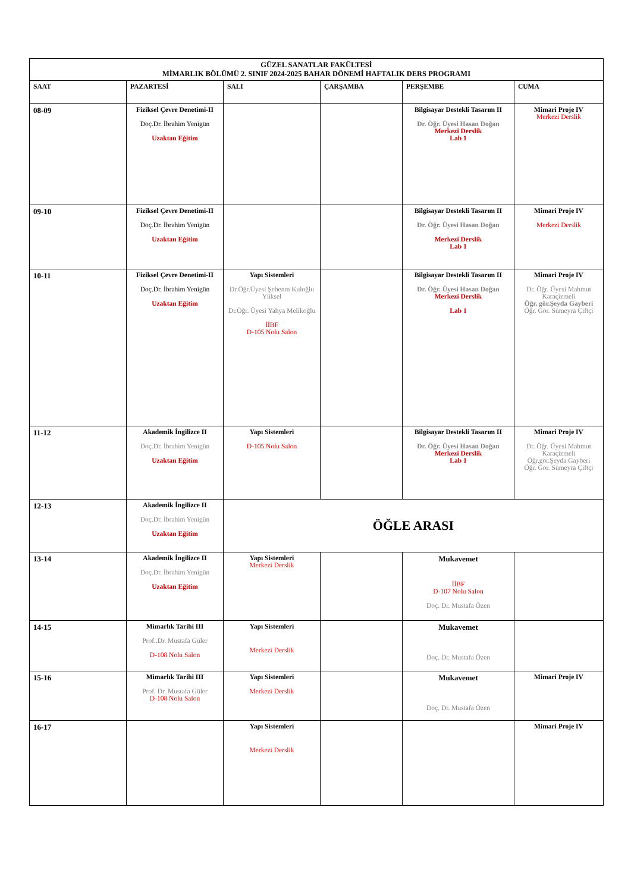| GÜZEL SANATLAR FAKÜLTESİ MİMARLIK BÖLÜMÜ 2. SINIF 2024-2025 BAHAR DÖNEMİ HAFTALIK DERS PROGRAMI | | | | | |
| SAAT | PAZARTESİ | SALI | ÇARŞAMBA | PERŞEMBE | CUMA |
| 08-09 | Fiziksel Çevre Denetimi-II Doç.Dr. İbrahim Yenigün Uzaktan Eğitim | | | Bilgisayar Destekli Tasarım II Dr. Öğr. Üyesi Hasan Doğan Merkezi Derslik Lab 1 | Mimari Proje IV Merkezi Derslik |
| 09-10 | Fiziksel Çevre Denetimi-II Doç.Dr. İbrahim Yenigün Uzaktan Eğitim | | | Bilgisayar Destekli Tasarım II Dr. Öğr. Üyesi Hasan Doğan Merkezi Derslik Lab 1 | Mimari Proje IV Merkezi Derslik |
| 10-11 | Fiziksel Çevre Denetimi-II Doç.Dr. İbrahim Yenigün Uzaktan Eğitim | Yapı Sistemleri Dr.Öğr.Üyesi Şebenm Kuloğlu Yüksel Dr.Öğr. Üyesi Yahya Melikoğlu İİBF D-105 Nolu Salon | | Bilgisayar Destekli Tasarım II Dr. Öğr. Üyesi Hasan Doğan Merkezi Derslik Lab 1 | Mimari Proje IV Dr. Öğr. Üyesi Mahmut Karaçizmeli Öğr. gör.Şeyda Gayberi Öğr. Gör. Sümeyra Çiftçi |
| 11-12 | Akademik İngilizce II Doç.Dr. İbrahim Yenigün Uzaktan Eğitim | Yapı Sistemleri D-105 Nolu Salon | | Bilgisayar Destekli Tasarım II Dr. Öğr. Üyesi Hasan Doğan Merkezi Derslik Lab 1 | Mimari Proje IV Dr. Öğr. Üyesi Mahmut Karaçizmeli Öğr.gör.Şeyda Gayberi Öğr. Gör. Sümeyra Çiftçi |
| 12-13 | Akademik İngilizce II Doç.Dr. İbrahim Yenigün Uzaktan Eğitim | ÖĞLE ARASI | | | |
| 13-14 | Akademik İngilizce II Doç.Dr. İbrahim Yenigün Uzaktan Eğitim | Yapı Sistemleri Merkezi Derslik | | Mukavemet İİBF D-107 Nolu Salon Doç. Dr. Mustafa Özen | |
| 14-15 | Mimarlık Tarihi III Prof..Dr. Mustafa Güler D-108 Nolu Salon | Yapı Sistemleri Merkezi Derslik | | Mukavemet Doç. Dr. Mustafa Özen | |
| 15-16 | Mimarlık Tarihi III Prof. Dr. Mustafa Güler D-108 Nolu Salon | Yapı Sistemleri Merkezi Derslik | | Mukavemet Doç. Dr. Mustafa Özen | Mimari Proje IV |
| 16-17 | | Yapı Sistemleri Merkezi Derslik | | | Mimari Proje IV |